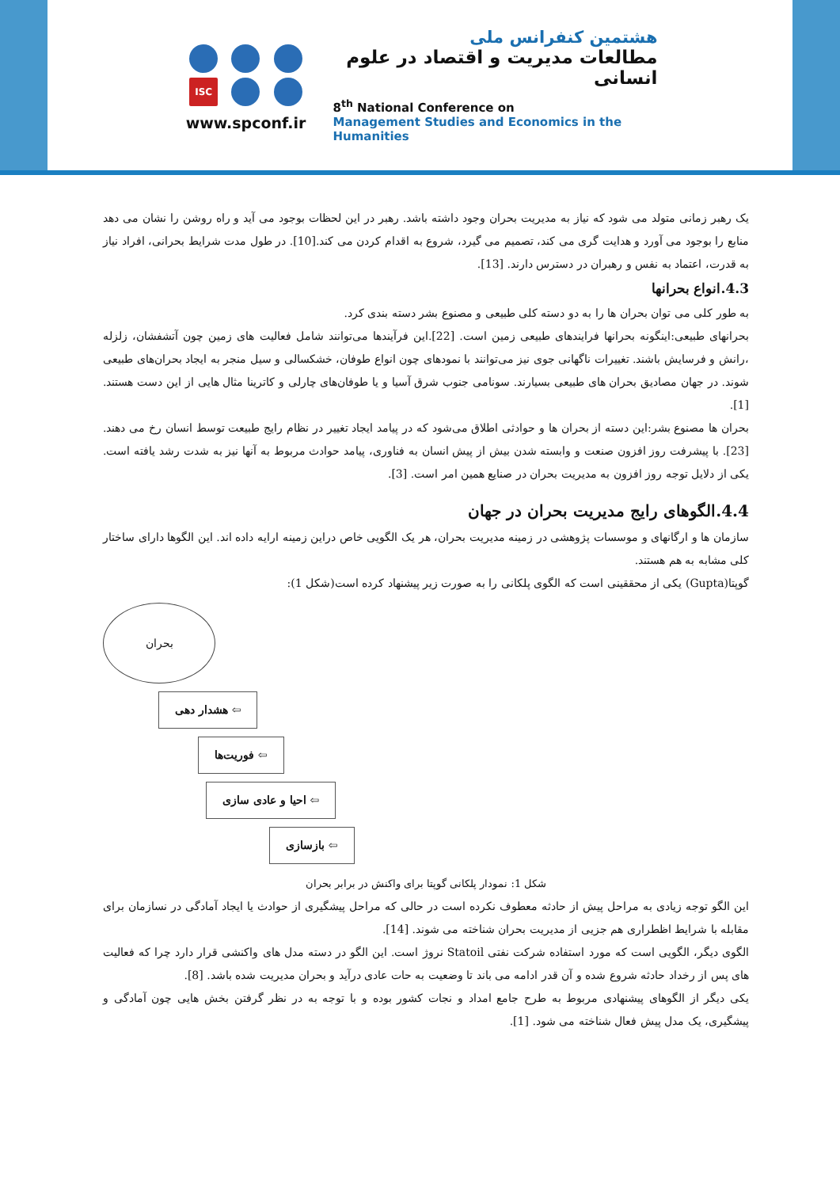ISC
www.spconf.ir
هشتمین کنفرانس ملی
مطالعات مدیریت و اقتصاد در علوم انسانی
8<sup>th</sup> National Conference on
Management Studies and Economics in the Humanities
یک رهبر زمانی متولد می شود که نیاز به مدیریت بحران وجود داشته باشد. رهبر در این لحظات بوجود می آید و راه روشن را نشان می دهد منابع را بوجود می آورد و هدایت گری می کند، تصمیم می گیرد، شروع به اقدام کردن می کند.[10]. در طول مدت شرایط بحرانی، افراد نیاز به قدرت، اعتماد به نفس و رهبران در دسترس دارند. [13].
4.3.انواع بحرانها
به طور کلی می توان بحران ها را به دو دسته کلی طبیعی و مصنوع بشر دسته بندی کرد.
بحرانهای طبیعی:اینگونه بحرانها فرایندهای طبیعی زمین است. [22].این فرآیندها می‌توانند شامل فعالیت های زمین چون آتشفشان، زلزله ،رانش و فرسایش باشند. تغییرات ناگهانی جوی نیز می‌توانند با نمودهای چون انواع طوفان، خشکسالی و سیل منجر به ایجاد بحران‌های طبیعی شوند. در جهان مصادیق بحران های طبیعی بسیارند. سونامی جنوب شرق آسیا و یا طوفان‌های چارلی و کاترینا مثال هایی از این دست هستند. [1].
بحران ها مصنوع بشر:این دسته از بحران ها و حوادثی اطلاق می‌شود که در پیامد ایجاد تغییر در نظام رایج طبیعت توسط انسان رخ می دهند.[23]. با پیشرفت روز افزون صنعت و وابسته شدن بیش از پیش انسان به فناوری، پیامد حوادث مربوط به آنها نیز به شدت رشد یافته است. یکی از دلایل توجه روز افزون به مدیریت بحران در صنایع همین امر است. [3].
4.4.الگوهای رایج مدیریت بحران در جهان
سازمان ها و ارگانهای و موسسات پژوهشی در زمینه مدیریت بحران، هر یک الگویی خاص دراین زمینه ارایه داده اند. این الگوها دارای ساختار کلی مشابه به هم هستند.
گوپتا(Gupta) یکی از محققینی است که الگوی پلکانی را به صورت زیر پیشنهاد کرده است(شکل 1):
بحران
⇦ هشدار دهی
⇦ فوریت‌ها
⇦ احیا و عادی سازی
⇦ بازسازی
شکل 1: نمودار پلکانی گوپتا برای واکنش در برابر بحران
این الگو توجه زیادی به مراحل پیش از حادثه معطوف نکرده است در حالی که مراحل پیشگیری از حوادث یا ایجاد آمادگی در نسازمان برای مقابله با شرایط اظطراری هم جزیی از مدیریت بحران شناخته می شوند. [14].
الگوی دیگر، الگویی است که مورد استفاده شرکت نفتی Statoil نروژ است. این الگو در دسته مدل های واکنشی قرار دارد چرا که فعالیت های پس از رخداد حادثه شروع شده و آن قدر ادامه می باند تا وضعیت به حات عادی درآید و بحران مدیریت شده باشد. [8].
یکی دیگر از الگوهای پیشنهادی مربوط به طرح جامع امداد و نجات کشور بوده و با توجه به در نظر گرفتن بخش هایی چون آمادگی و پیشگیری، یک مدل پیش فعال شناخته می شود. [1].